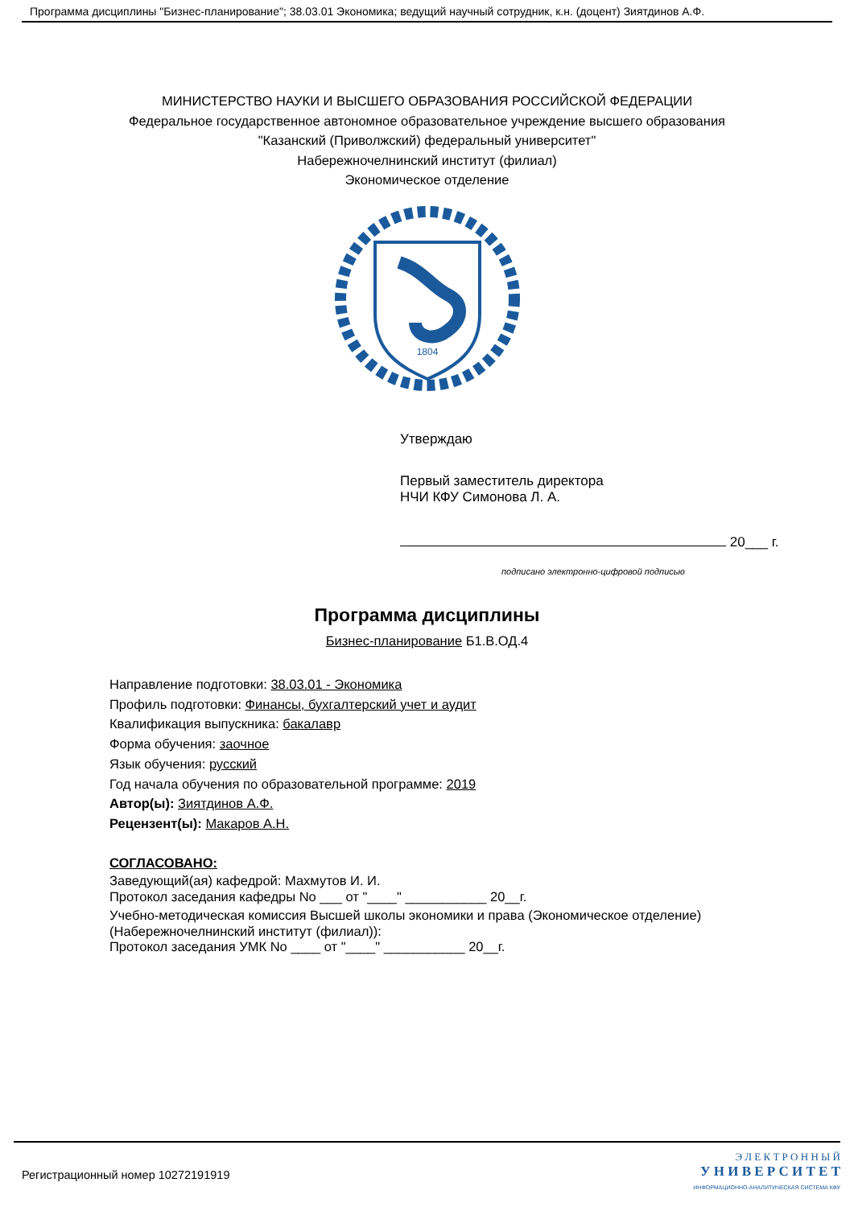Программа дисциплины "Бизнес-планирование"; 38.03.01 Экономика; ведущий научный сотрудник, к.н. (доцент) Зиятдинов А.Ф.
МИНИСТЕРСТВО НАУКИ И ВЫСШЕГО ОБРАЗОВАНИЯ РОССИЙСКОЙ ФЕДЕРАЦИИ
Федеральное государственное автономное образовательное учреждение высшего образования
"Казанский (Приволжский) федеральный университет"
Набережночелнинский институт (филиал)
Экономическое отделение
1804
Утверждаю
Первый заместитель директора
НЧИ КФУ Симонова Л. А.
20___ г.
подписано электронно-цифровой подписью
Программа дисциплины
Бизнес-планирование Б1.В.ОД.4
Направление подготовки: 38.03.01 - Экономика
Профиль подготовки: Финансы, бухгалтерский учет и аудит
Квалификация выпускника: бакалавр
Форма обучения: заочное
Язык обучения: русский
Год начала обучения по образовательной программе: 2019
Автор(ы): Зиятдинов А.Ф.
Рецензент(ы): Макаров А.Н.
СОГЛАСОВАНО:
Заведующий(ая) кафедрой: Махмутов И. И.
Протокол заседания кафедры No ___ от "____" ___________ 20__г.
Учебно-методическая комиссия Высшей школы экономики и права (Экономическое отделение)
(Набережночелнинский институт (филиал)):
Протокол заседания УМК No ____ от "____" ___________ 20__г.
Регистрационный номер 10272191919
Э Л Е К Т Р О Н Н Ы Й
У Н И В Е Р С И Т Е Т
ИНФОРМАЦИОННО-АНАЛИТИЧЕСКАЯ СИСТЕМА КФУ